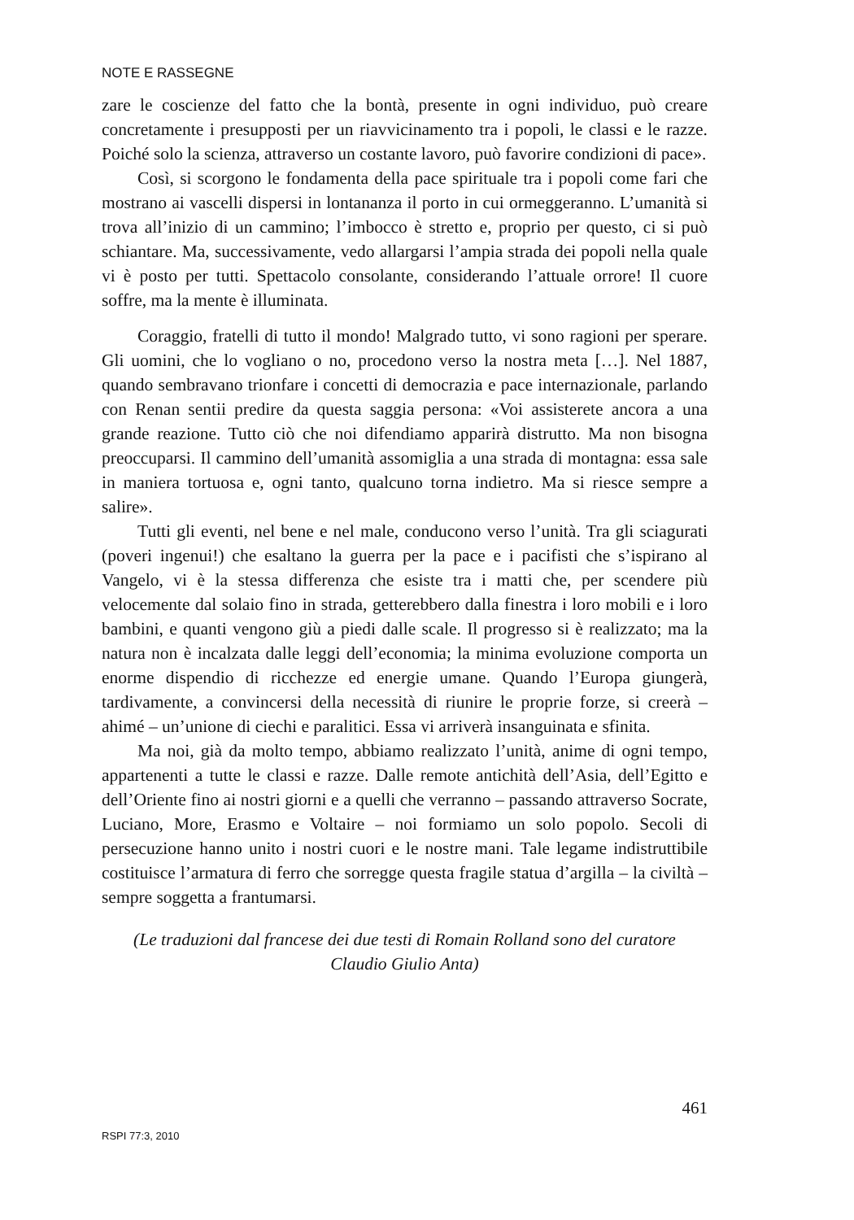NOTE E RASSEGNE
zare le coscienze del fatto che la bontà, presente in ogni individuo, può creare concretamente i presupposti per un riavvicinamento tra i popoli, le classi e le razze. Poiché solo la scienza, attraverso un costante lavoro, può favorire condizioni di pace».
Così, si scorgono le fondamenta della pace spirituale tra i popoli come fari che mostrano ai vascelli dispersi in lontananza il porto in cui ormeggeranno. L’umanità si trova all’inizio di un cammino; l’imbocco è stretto e, proprio per questo, ci si può schiantare. Ma, successivamente, vedo allargarsi l’ampia strada dei popoli nella quale vi è posto per tutti. Spettacolo consolante, considerando l’attuale orrore! Il cuore soffre, ma la mente è illuminata.
Coraggio, fratelli di tutto il mondo! Malgrado tutto, vi sono ragioni per sperare. Gli uomini, che lo vogliano o no, procedono verso la nostra meta […]. Nel 1887, quando sembravano trionfare i concetti di democrazia e pace internazionale, parlando con Renan sentii predire da questa saggia persona: «Voi assisterete ancora a una grande reazione. Tutto ciò che noi difendiamo apparirà distrutto. Ma non bisogna preoccuparsi. Il cammino dell’umanità assomiglia a una strada di montagna: essa sale in maniera tortuosa e, ogni tanto, qualcuno torna indietro. Ma si riesce sempre a salire».
Tutti gli eventi, nel bene e nel male, conducono verso l’unità. Tra gli sciagurati (poveri ingenui!) che esaltano la guerra per la pace e i pacifisti che s’ispirano al Vangelo, vi è la stessa differenza che esiste tra i matti che, per scendere più velocemente dal solaio fino in strada, getterebbero dalla finestra i loro mobili e i loro bambini, e quanti vengono giù a piedi dalle scale. Il progresso si è realizzato; ma la natura non è incalzata dalle leggi dell’economia; la minima evoluzione comporta un enorme dispendio di ricchezze ed energie umane. Quando l’Europa giungerà, tardivamente, a convincersi della necessità di riunire le proprie forze, si creerà – ahimé – un’unione di ciechi e paralitici. Essa vi arriverà insanguinata e sfinita.
Ma noi, già da molto tempo, abbiamo realizzato l’unità, anime di ogni tempo, appartenenti a tutte le classi e razze. Dalle remote antichità dell’Asia, dell’Egitto e dell’Oriente fino ai nostri giorni e a quelli che verranno – passando attraverso Socrate, Luciano, More, Erasmo e Voltaire – noi formiamo un solo popolo. Secoli di persecuzione hanno unito i nostri cuori e le nostre mani. Tale legame indistruttibile costituisce l’armatura di ferro che sorregge questa fragile statua d’argilla – la civiltà – sempre soggetta a frantumarsi.
(Le traduzioni dal francese dei due testi di Romain Rolland sono del curatore
Claudio Giulio Anta)
461
RSPI 77:3, 2010